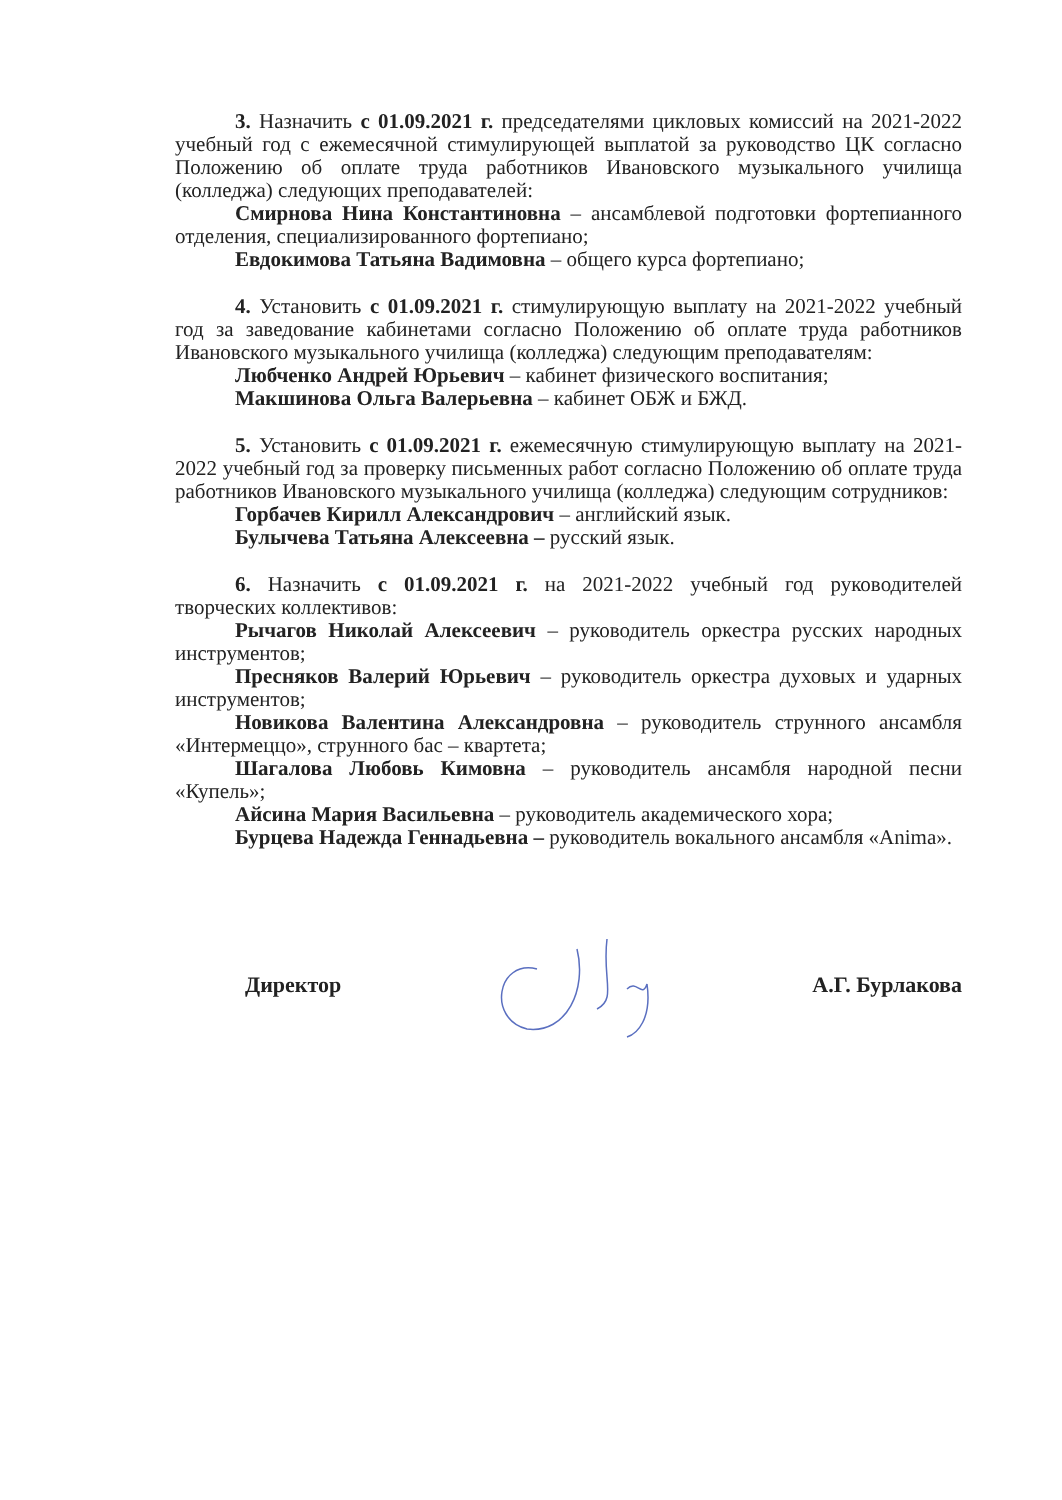3. Назначить с 01.09.2021 г. председателями цикловых комиссий на 2021-2022 учебный год с ежемесячной стимулирующей выплатой за руководство ЦК согласно Положению об оплате труда работников Ивановского музыкального училища (колледжа) следующих преподавателей:
Смирнова Нина Константиновна – ансамблевой подготовки фортепианного отделения, специализированного фортепиано;
Евдокимова Татьяна Вадимовна – общего курса фортепиано;
4. Установить с 01.09.2021 г. стимулирующую выплату на 2021-2022 учебный год за заведование кабинетами согласно Положению об оплате труда работников Ивановского музыкального училища (колледжа) следующим преподавателям:
Любченко Андрей Юрьевич – кабинет физического воспитания;
Макшинова Ольга Валерьевна – кабинет ОБЖ и БЖД.
5. Установить с 01.09.2021 г. ежемесячную стимулирующую выплату на 2021-2022 учебный год за проверку письменных работ согласно Положению об оплате труда работников Ивановского музыкального училища (колледжа) следующим сотрудников:
Горбачев Кирилл Александрович – английский язык.
Булычева Татьяна Алексеевна – русский язык.
6. Назначить с 01.09.2021 г. на 2021-2022 учебный год руководителей творческих коллективов:
Рычагов Николай Алексеевич – руководитель оркестра русских народных инструментов;
Пресняков Валерий Юрьевич – руководитель оркестра духовых и ударных инструментов;
Новикова Валентина Александровна – руководитель струнного ансамбля «Интермеццо», струнного бас – квартета;
Шагалова Любовь Кимовна – руководитель ансамбля народной песни «Купель»;
Айсина Мария Васильевна – руководитель академического хора;
Бурцева Надежда Геннадьевна – руководитель вокального ансамбля «Anima».
Директор А.Г. Бурлакова